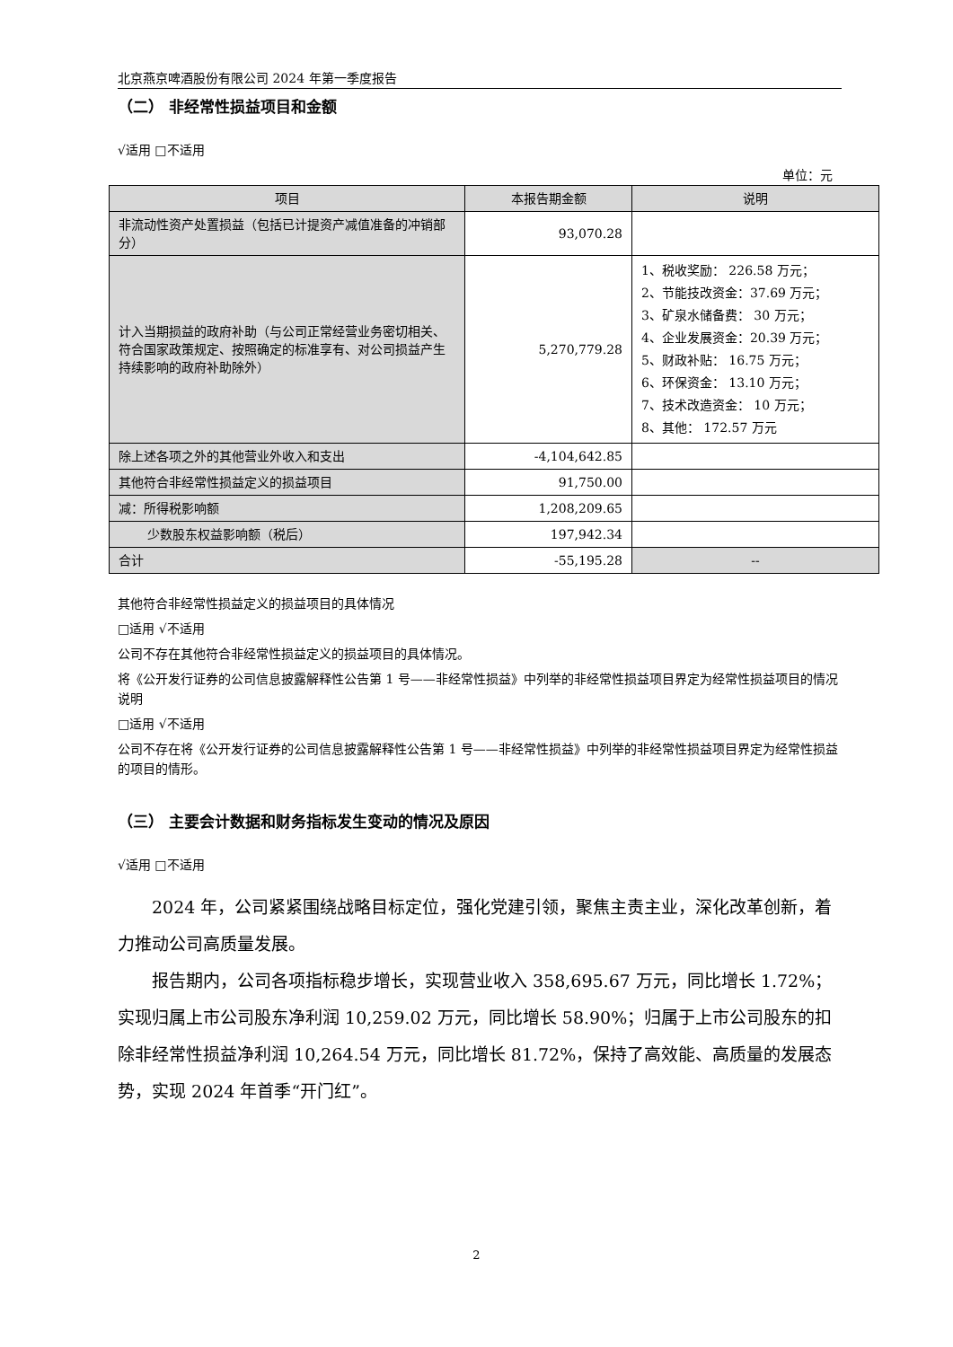北京燕京啤酒股份有限公司 2024 年第一季度报告
（二） 非经常性损益项目和金额
√适用 □不适用
单位：元
| 项目 | 本报告期金额 | 说明 |
| --- | --- | --- |
| 非流动性资产处置损益（包括已计提资产减值准备的冲销部分） | 93,070.28 | |
| 计入当期损益的政府补助（与公司正常经营业务密切相关、符合国家政策规定、按照确定的标准享有、对公司损益产生持续影响的政府补助除外） | 5,270,779.28 | 1、税收奖励： 226.58 万元； 2、节能技改资金：37.69 万元； 3、矿泉水储备费： 30 万元； 4、企业发展资金：20.39 万元； 5、财政补贴： 16.75 万元； 6、环保资金： 13.10 万元； 7、技术改造资金： 10 万元； 8、其他： 172.57 万元 |
| 除上述各项之外的其他营业外收入和支出 | -4,104,642.85 | |
| 其他符合非经常性损益定义的损益项目 | 91,750.00 | |
| 减：所得税影响额 | 1,208,209.65 | |
| 少数股东权益影响额（税后） | 197,942.34 | |
| 合计 | -55,195.28 | -- |
其他符合非经常性损益定义的损益项目的具体情况
□适用 √不适用
公司不存在其他符合非经常性损益定义的损益项目的具体情况。
将《公开发行证券的公司信息披露解释性公告第 1 号——非经常性损益》中列举的非经常性损益项目界定为经常性损益项目的情况说明
□适用 √不适用
公司不存在将《公开发行证券的公司信息披露解释性公告第 1 号——非经常性损益》中列举的非经常性损益项目界定为经常性损益的项目的情形。
（三） 主要会计数据和财务指标发生变动的情况及原因
√适用 □不适用
2024 年，公司紧紧围绕战略目标定位，强化党建引领，聚焦主责主业，深化改革创新，着力推动公司高质量发展。
报告期内，公司各项指标稳步增长，实现营业收入 358,695.67 万元，同比增长 1.72%；实现归属上市公司股东净利润 10,259.02 万元，同比增长 58.90%；归属于上市公司股东的扣除非经常性损益净利润 10,264.54 万元，同比增长 81.72%，保持了高效能、高质量的发展态势，实现 2024 年首季“开门红”。
2